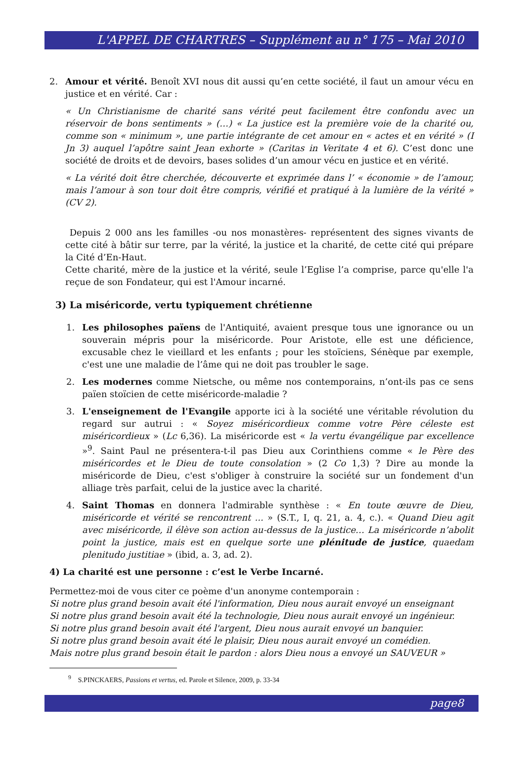L'APPEL DE CHARTRES – Supplément au n° 175 – Mai 2010
2. Amour et vérité. Benoît XVI nous dit aussi qu’en cette société, il faut un amour vécu en justice et en vérité. Car :
« Un Christianisme de charité sans vérité peut facilement être confondu avec un réservoir de bons sentiments » (…) « La justice est la première voie de la charité ou, comme son « minimum », une partie intégrante de cet amour en « actes et en vérité » (I Jn 3) auquel l’apôtre saint Jean exhorte » (Caritas in Veritate 4 et 6). C’est donc une société de droits et de devoirs, bases solides d’un amour vécu en justice et en vérité.
« La vérité doit être cherchée, découverte et exprimée dans l’ « économie » de l’amour, mais l’amour à son tour doit être compris, vérifié et pratiqué à la lumière de la vérité » (CV 2).
Depuis 2 000 ans les familles -ou nos monastères- représentent des signes vivants de cette cité à bâtir sur terre, par la vérité, la justice et la charité, de cette cité qui prépare la Cité d’En-Haut.
Cette charité, mère de la justice et la vérité, seule l’Eglise l’a comprise, parce qu'elle l'a reçue de son Fondateur, qui est l'Amour incarné.
3) La miséricorde, vertu typiquement chrétienne
1. Les philosophes païens de l'Antiquité, avaient presque tous une ignorance ou un souverain mépris pour la miséricorde. Pour Aristote, elle est une déficience, excusable chez le vieillard et les enfants ; pour les stoïciens, Sénèque par exemple, c'est une une maladie de l’âme qui ne doit pas troubler le sage.
2. Les modernes comme Nietsche, ou même nos contemporains, n’ont-ils pas ce sens païen stoïcien de cette miséricorde-maladie ?
3. L'enseignement de l'Evangile apporte ici à la société une véritable révolution du regard sur autrui : « Soyez miséricordieux comme votre Père céleste est miséricordieux » (Lc 6,36). La miséricorde est « la vertu évangélique par excellence »<sup>9</sup>. Saint Paul ne présentera-t-il pas Dieu aux Corinthiens comme « le Père des miséricordes et le Dieu de toute consolation » (2 Co 1,3) ? Dire au monde la miséricorde de Dieu, c'est s'obliger à construire la société sur un fondement d'un alliage très parfait, celui de la justice avec la charité.
4. Saint Thomas en donnera l'admirable synthèse : « En toute œuvre de Dieu, miséricorde et vérité se rencontrent ... » (S.T., I, q. 21, a. 4, c.). « Quand Dieu agit avec miséricorde, il élève son action au-dessus de la justice… La miséricorde n’abolit point la justice, mais est en quelque sorte une plénitude de justice, quaedam plenitudo justitiae » (ibid, a. 3, ad. 2).
4) La charité est une personne : c’est le Verbe Incarné.
Permettez-moi de vous citer ce poème d'un anonyme contemporain :
Si notre plus grand besoin avait été l'information, Dieu nous aurait envoyé un enseignant
Si notre plus grand besoin avait été la technologie, Dieu nous aurait envoyé un ingénieur.
Si notre plus grand besoin avait été l'argent, Dieu nous aurait envoyé un banquier.
Si notre plus grand besoin avait été le plaisir, Dieu nous aurait envoyé un comédien.
Mais notre plus grand besoin était le pardon : alors Dieu nous a envoyé un SAUVEUR »
<sup>9</sup> S.PINCKAERS, Passions et vertus, ed. Parole et Silence, 2009, p. 33-34
page8